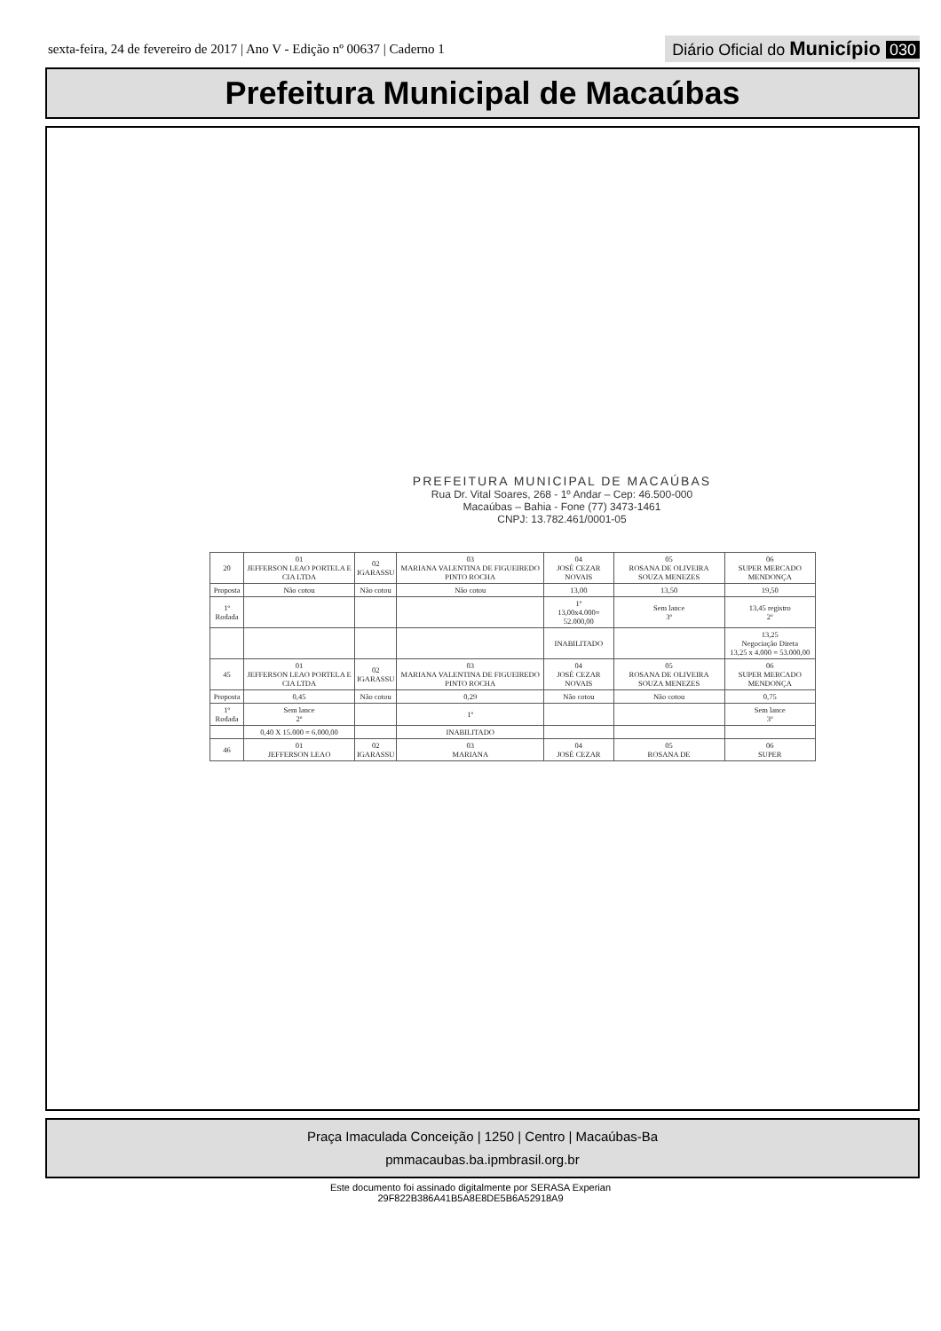sexta-feira, 24 de fevereiro de 2017 | Ano V - Edição nº 00637 | Caderno 1
Diário Oficial do Município 030
Prefeitura Municipal de Macaúbas
PREFEITURA MUNICIPAL DE MACAÚBAS
Rua Dr. Vital Soares, 268 - 1º Andar – Cep: 46.500-000
Macaúbas – Bahia - Fone (77) 3473-1461
CNPJ: 13.782.461/0001-05
| 20 | 01 JEFFERSON LEAO PORTELA E CIA LTDA | 02 IGARASSU | 03 MARIANA VALENTINA DE FIGUEIREDO PINTO ROCHA | 04 JOSÉ CEZAR NOVAIS | 05 ROSANA DE OLIVEIRA SOUZA MENEZES | 06 SUPER MERCADO MENDONÇA |
| Proposta | Não cotou | Não cotou | Não cotou | 13,00 | 13,50 | 19,50 |
| 1º Rodada | | | | 1º 13,00x4.000= 52.000,00 | Sem lance 3º | 13,45 registro 2º |
| | | | | INABILITADO | | 13,25 Negociação Direta 13,25 x 4.000 = 53.000,00 |
| 45 | 01 JEFFERSON LEAO PORTELA E CIA LTDA | 02 IGARASSU | 03 MARIANA VALENTINA DE FIGUEIREDO PINTO ROCHA | 04 JOSÉ CEZAR NOVAIS | 05 ROSANA DE OLIVEIRA SOUZA MENEZES | 06 SUPER MERCADO MENDONÇA |
| Proposta | 0,45 | Não cotou | 0,29 | Não cotou | Não cotou | 0,75 |
| 1º Rodada | Sem lance 2º | | 1º | | | Sem lance 3º |
| | 0,40 X 15.000 = 6.000,00 | | INABILITADO | | | |
| 46 | 01 JEFFERSON LEAO | 02 IGARASSU | 03 MARIANA | 04 JOSÉ CEZAR | 05 ROSANA DE | 06 SUPER |
Praça Imaculada Conceição | 1250 | Centro | Macaúbas-Ba
pmmacaubas.ba.ipmbrasil.org.br
Este documento foi assinado digitalmente por SERASA Experian
29F822B386A41B5A8E8DE5B6A52918A9